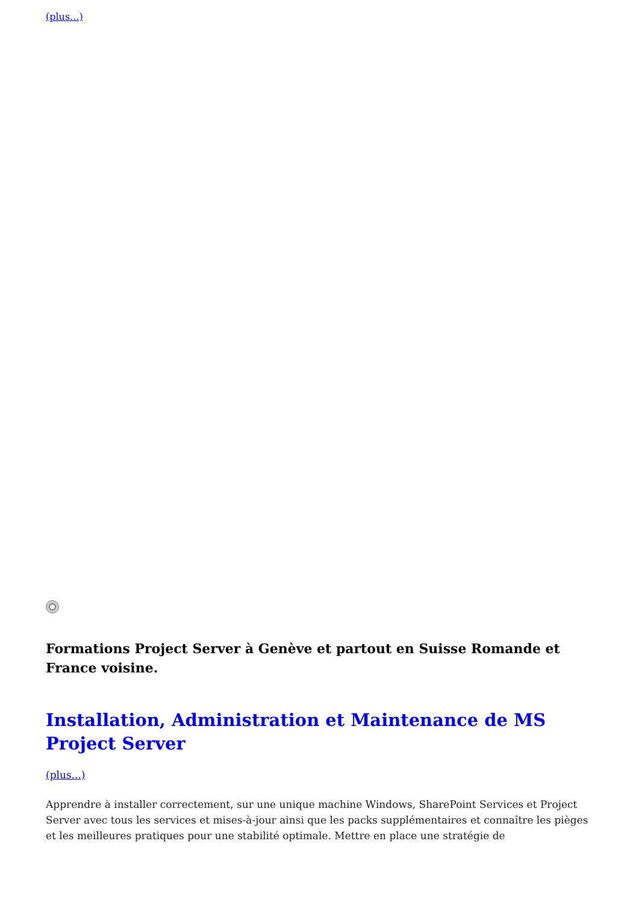(plus...)
Formations Project Server à Genève et partout en Suisse Romande et France voisine.
Installation, Administration et Maintenance de MS Project Server
(plus...)
Apprendre à installer correctement, sur une unique machine Windows, SharePoint Services et Project Server avec tous les services et mises-à-jour ainsi que les packs supplémentaires et connaître les pièges et les meilleures pratiques pour une stabilité optimale. Mettre en place une stratégie de